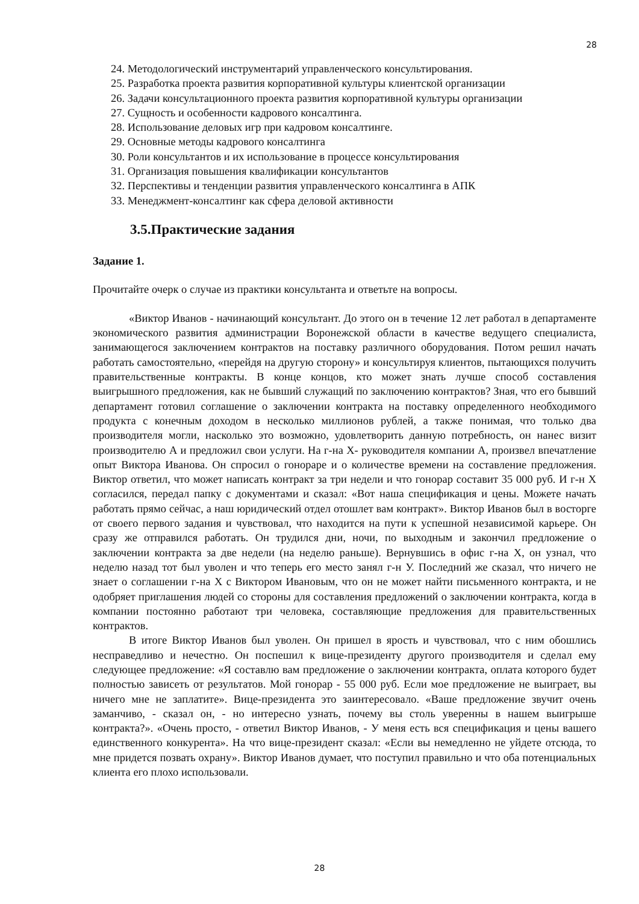28
24. Методологический инструментарий управленческого консультирования.
25. Разработка проекта развития корпоративной культуры клиентской организации
26. Задачи консультационного проекта развития корпоративной культуры организации
27. Сущность и особенности кадрового консалтинга.
28. Использование деловых игр при кадровом консалтинге.
29. Основные методы кадрового консалтинга
30. Роли консультантов и их использование в процессе консультирования
31. Организация повышения квалификации консультантов
32. Перспективы и тенденции развития управленческого консалтинга в АПК
33. Менеджмент-консалтинг как сфера деловой активности
3.5.Практические задания
Задание 1.
Прочитайте очерк о случае из практики консультанта и ответьте на вопросы.
«Виктор Иванов - начинающий консультант. До этого он в течение 12 лет работал в департаменте экономического развития администрации Воронежской области в качестве ведущего специалиста, занимающегося заключением контрактов на поставку различного оборудования. Потом решил начать работать самостоятельно, «перейдя на другую сторону» и консультируя клиентов, пытающихся получить правительственные контракты. В конце концов, кто может знать лучше способ составления выигрышного предложения, как не бывший служащий по заключению контрактов? Зная, что его бывший департамент готовил соглашение о заключении контракта на поставку определенного необходимого продукта с конечным доходом в несколько миллионов рублей, а также понимая, что только два производителя могли, насколько это возможно, удовлетворить данную потребность, он нанес визит производителю А и предложил свои услуги. На г-на Х- руководителя компании А, произвел впечатление опыт Виктора Иванова. Он спросил о гонораре и о количестве времени на составление предложения. Виктор ответил, что может написать контракт за три недели и что гонорар составит 35 000 руб. И г-н Х согласился, передал папку с документами и сказал: «Вот наша спецификация и цены. Можете начать работать прямо сейчас, а наш юридический отдел отошлет вам контракт». Виктор Иванов был в восторге от своего первого задания и чувствовал, что находится на пути к успешной независимой карьере. Он сразу же отправился работать. Он трудился дни, ночи, по выходным и закончил предложение о заключении контракта за две недели (на неделю раньше). Вернувшись в офис г-на Х, он узнал, что неделю назад тот был уволен и что теперь его место занял г-н У. Последний же сказал, что ничего не знает о соглашении г-на Х с Виктором Ивановым, что он не может найти письменного контракта, и не одобряет приглашения людей со стороны для составления предложений о заключении контракта, когда в компании постоянно работают три человека, составляющие предложения для правительственных контрактов.
В итоге Виктор Иванов был уволен. Он пришел в ярость и чувствовал, что с ним обошлись несправедливо и нечестно. Он поспешил к вице-президенту другого производителя и сделал ему следующее предложение: «Я составлю вам предложение о заключении контракта, оплата которого будет полностью зависеть от результатов. Мой гонорар - 55 000 руб. Если мое предложение не выиграет, вы ничего мне не заплатите». Вице-президента это заинтересовало. «Ваше предложение звучит очень заманчиво, - сказал он, - но интересно узнать, почему вы столь уверенны в нашем выигрыше контракта?». «Очень просто, - ответил Виктор Иванов, - У меня есть вся спецификация и цены вашего единственного конкурента». На что вице-президент сказал: «Если вы немедленно не уйдете отсюда, то мне придется позвать охрану». Виктор Иванов думает, что поступил правильно и что оба потенциальных клиента его плохо использовали.
28